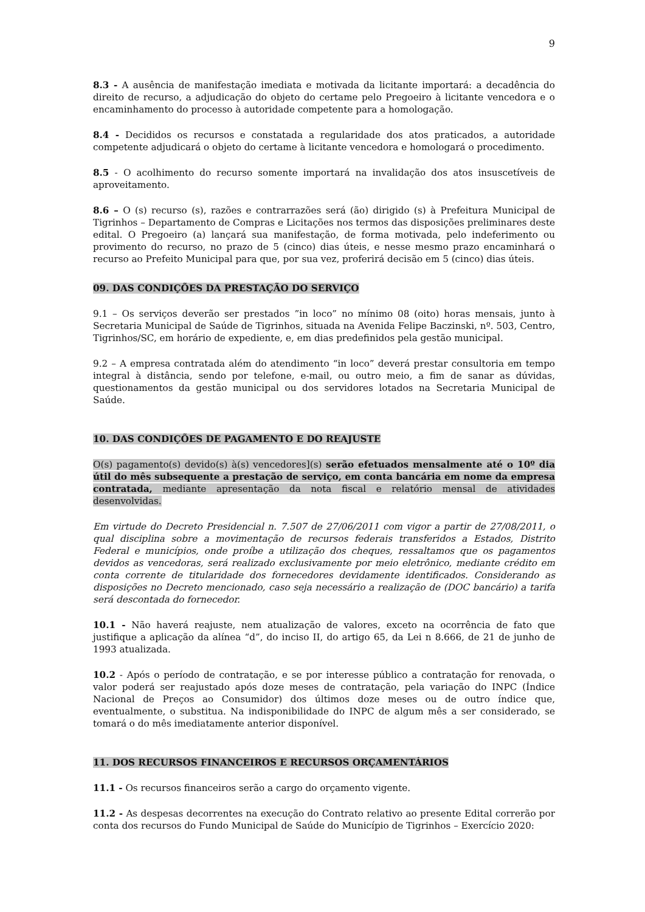9
8.3 - A ausência de manifestação imediata e motivada da licitante importará: a decadência do direito de recurso, a adjudicação do objeto do certame pelo Pregoeiro à licitante vencedora e o encaminhamento do processo à autoridade competente para a homologação.
8.4 - Decididos os recursos e constatada a regularidade dos atos praticados, a autoridade competente adjudicará o objeto do certame à licitante vencedora e homologará o procedimento.
8.5 - O acolhimento do recurso somente importará na invalidação dos atos insuscetíveis de aproveitamento.
8.6 – O (s) recurso (s), razões e contrarrazões será (ão) dirigido (s) à Prefeitura Municipal de Tigrinhos – Departamento de Compras e Licitações nos termos das disposições preliminares deste edital. O Pregoeiro (a) lançará sua manifestação, de forma motivada, pelo indeferimento ou provimento do recurso, no prazo de 5 (cinco) dias úteis, e nesse mesmo prazo encaminhará o recurso ao Prefeito Municipal para que, por sua vez, proferirá decisão em 5 (cinco) dias úteis.
09. DAS CONDIÇÕES DA PRESTAÇÃO DO SERVIÇO
9.1 – Os serviços deverão ser prestados ”in loco” no mínimo 08 (oito) horas mensais, junto à Secretaria Municipal de Saúde de Tigrinhos, situada na Avenida Felipe Baczinski, nº. 503, Centro, Tigrinhos/SC, em horário de expediente, e, em dias predefinidos pela gestão municipal.
9.2 – A empresa contratada além do atendimento “in loco” deverá prestar consultoria em tempo integral à distância, sendo por telefone, e-mail, ou outro meio, a fim de sanar as dúvidas, questionamentos da gestão municipal ou dos servidores lotados na Secretaria Municipal de Saúde.
10. DAS CONDIÇÕES DE PAGAMENTO E DO REAJUSTE
O(s) pagamento(s) devido(s) à(s) vencedores](s) serão efetuados mensalmente até o 10º dia útil do mês subsequente a prestação de serviço, em conta bancária em nome da empresa contratada, mediante apresentação da nota fiscal e relatório mensal de atividades desenvolvidas.
Em virtude do Decreto Presidencial n. 7.507 de 27/06/2011 com vigor a partir de 27/08/2011, o qual disciplina sobre a movimentação de recursos federais transferidos a Estados, Distrito Federal e municípios, onde proíbe a utilização dos cheques, ressaltamos que os pagamentos devidos as vencedoras, será realizado exclusivamente por meio eletrônico, mediante crédito em conta corrente de titularidade dos fornecedores devidamente identificados. Considerando as disposições no Decreto mencionado, caso seja necessário a realização de (DOC bancário) a tarifa será descontada do fornecedor.
10.1 - Não haverá reajuste, nem atualização de valores, exceto na ocorrência de fato que justifique a aplicação da alínea “d”, do inciso II, do artigo 65, da Lei n 8.666, de 21 de junho de 1993 atualizada.
10.2 - Após o período de contratação, e se por interesse público a contratação for renovada, o valor poderá ser reajustado após doze meses de contratação, pela variação do INPC (Índice Nacional de Preços ao Consumidor) dos últimos doze meses ou de outro índice que, eventualmente, o substitua. Na indisponibilidade do INPC de algum mês a ser considerado, se tomará o do mês imediatamente anterior disponível.
11. DOS RECURSOS FINANCEIROS E RECURSOS ORÇAMENTÁRIOS
11.1 - Os recursos financeiros serão a cargo do orçamento vigente.
11.2 - As despesas decorrentes na execução do Contrato relativo ao presente Edital correrão por conta dos recursos do Fundo Municipal de Saúde do Município de Tigrinhos – Exercício 2020: